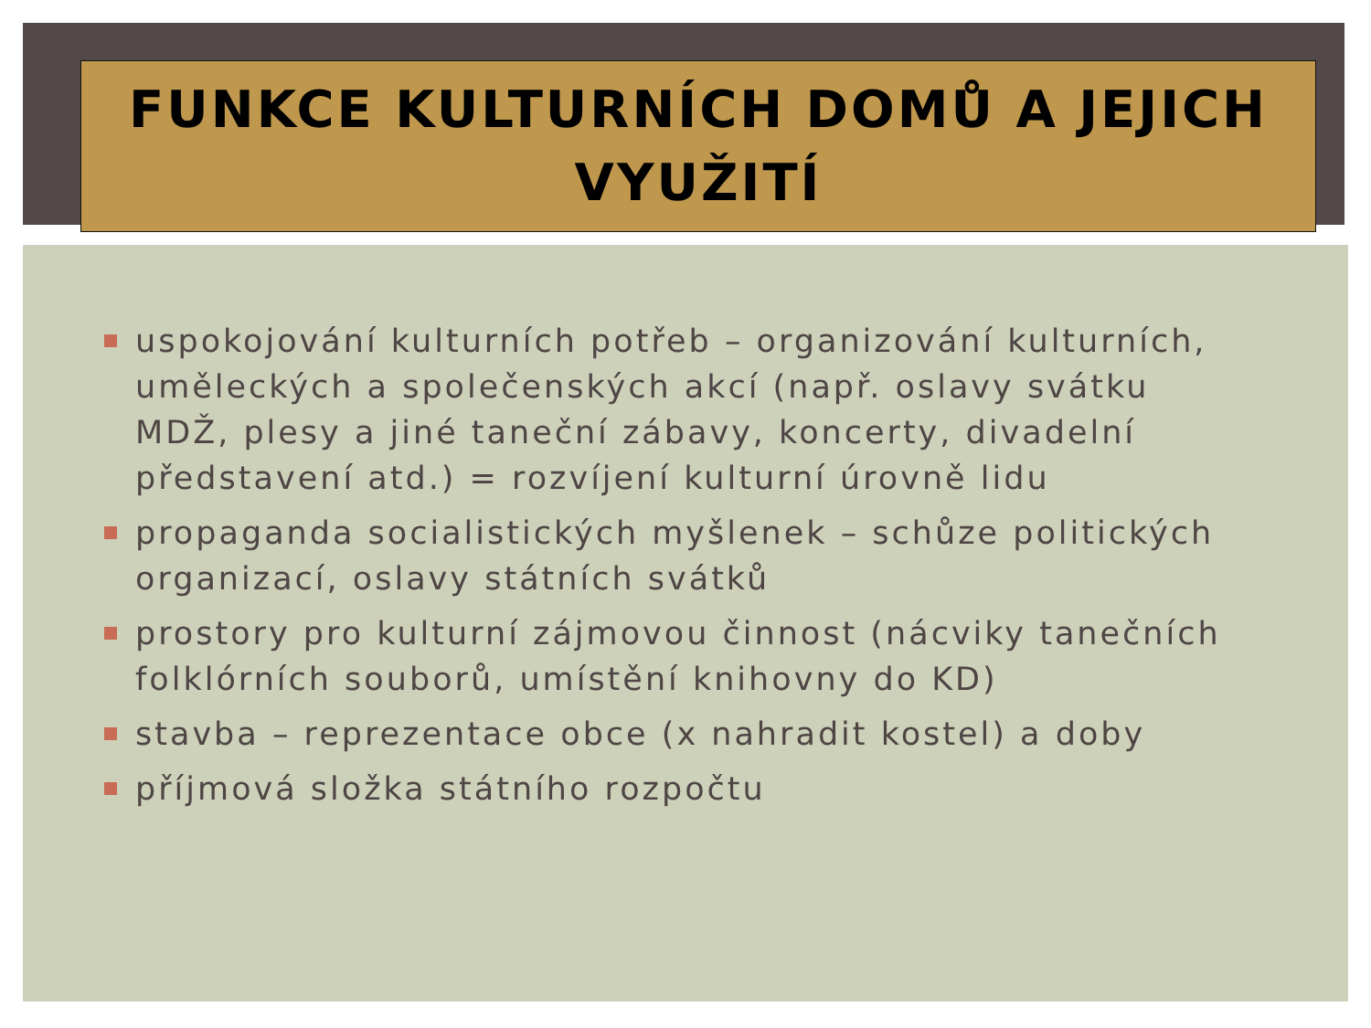FUNKCE KULTURNÍCH DOMŮ A JEJICH VYUŽITÍ
uspokojování kulturních potřeb – organizování kulturních, uměleckých a společenských akcí (např. oslavy svátku MDŽ, plesy a jiné taneční zábavy, koncerty, divadelní představení atd.) = rozvíjení kulturní úrovně lidu
propaganda socialistických myšlenek – schůze politických organizací, oslavy státních svátků
prostory pro kulturní zájmovou činnost (nácviky tanečních folklórních souborů, umístění knihovny do KD)
stavba – reprezentace obce (x nahradit kostel) a doby
příjmová složka státního rozpočtu